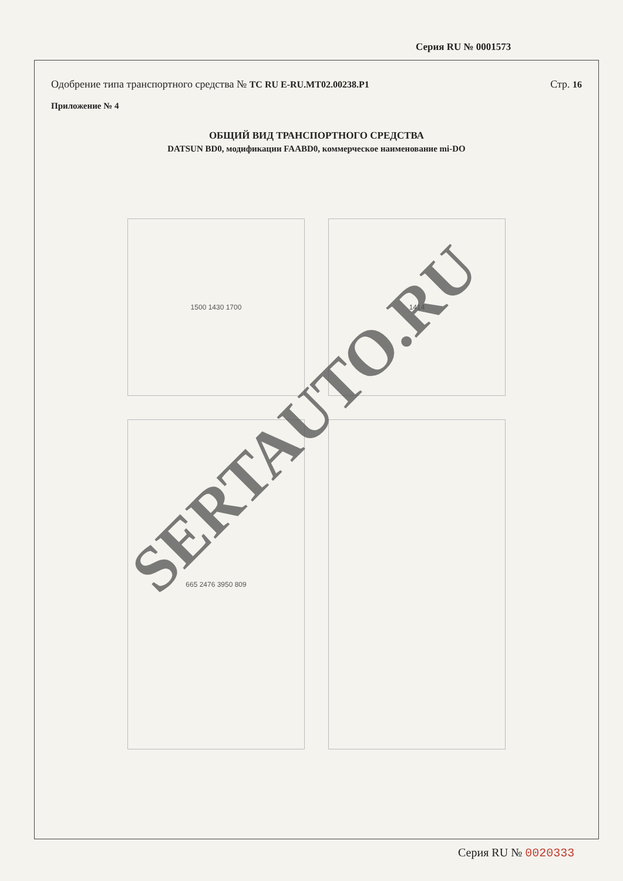Серия RU № 0001573
Одобрение типа транспортного средства № ТС RU E-RU.MT02.00238.P1
Стр. 16
Приложение № 4
ОБЩИЙ ВИД ТРАНСПОРТНОГО СРЕДСТВА
DATSUN BD0, модификации FAABD0, коммерческое наименование mi-DO
1500 1430 1700
1414
665 2476 3950 809
SERTAUTO.RU
Серия RU № 0020333